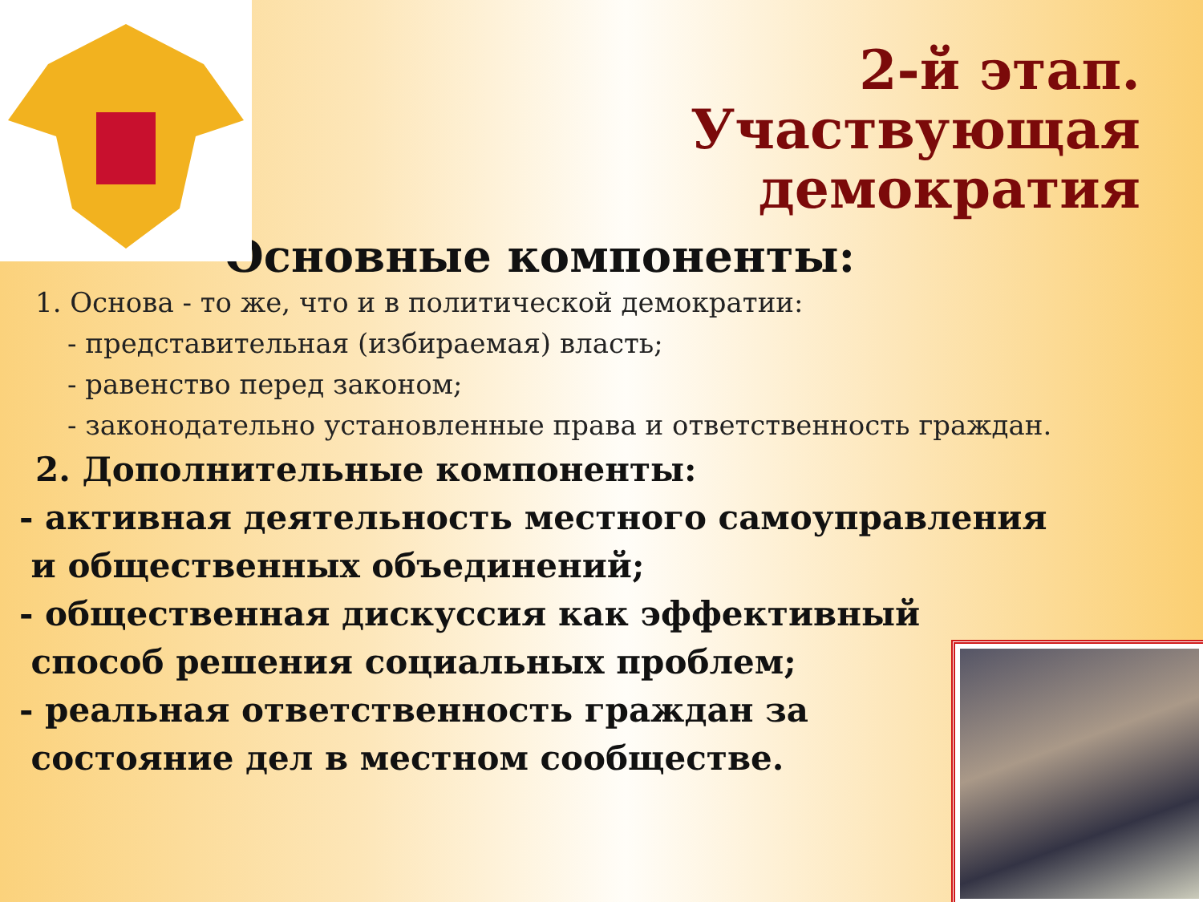2-й этап.
Участвующая
демократия
Основные компоненты:
1. Основа - то же, что и в политической демократии:
- представительная (избираемая) власть;
- равенство перед законом;
- законодательно установленные права и ответственность граждан.
2. Дополнительные компоненты:
- активная деятельность местного самоуправления
и общественных объединений;
- общественная дискуссия как эффективный
способ решения социальных проблем;
- реальная ответственность граждан за
состояние дел в местном сообществе.